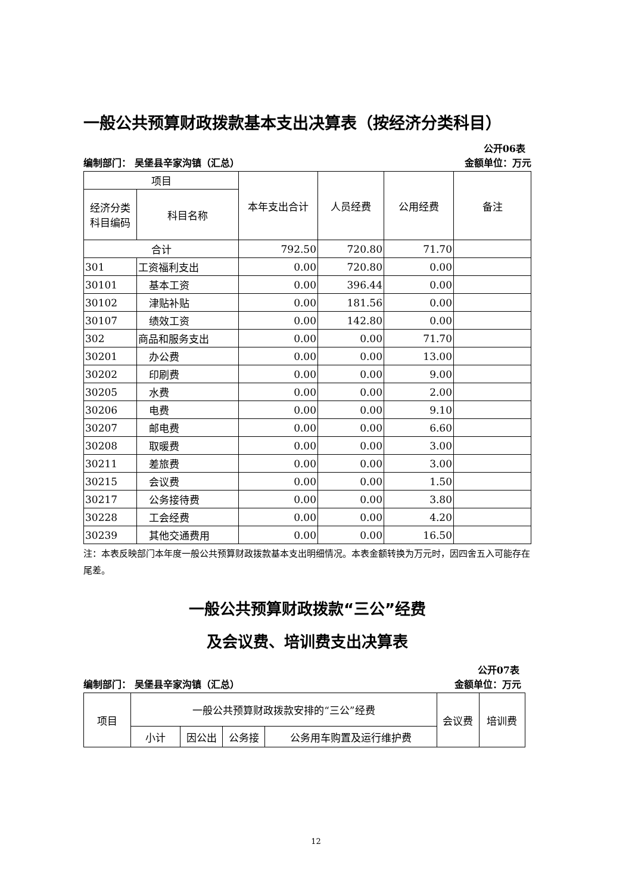一般公共预算财政拨款基本支出决算表（按经济分类科目）
公开06表
编制部门： 吴堡县辛家沟镇（汇总） 金额单位：万元
| 项目 | | 本年支出合计 | 人员经费 | 公用经费 | 备注 |
| --- | --- | --- | --- | --- | --- |
| 经济分类科目编码 | 科目名称 | | | | |
| 合计 | | 792.50 | 720.80 | 71.70 | |
| 301 | 工资福利支出 | 0.00 | 720.80 | 0.00 | |
| 30101 | 基本工资 | 0.00 | 396.44 | 0.00 | |
| 30102 | 津贴补贴 | 0.00 | 181.56 | 0.00 | |
| 30107 | 绩效工资 | 0.00 | 142.80 | 0.00 | |
| 302 | 商品和服务支出 | 0.00 | 0.00 | 71.70 | |
| 30201 | 办公费 | 0.00 | 0.00 | 13.00 | |
| 30202 | 印刷费 | 0.00 | 0.00 | 9.00 | |
| 30205 | 水费 | 0.00 | 0.00 | 2.00 | |
| 30206 | 电费 | 0.00 | 0.00 | 9.10 | |
| 30207 | 邮电费 | 0.00 | 0.00 | 6.60 | |
| 30208 | 取暖费 | 0.00 | 0.00 | 3.00 | |
| 30211 | 差旅费 | 0.00 | 0.00 | 3.00 | |
| 30215 | 会议费 | 0.00 | 0.00 | 1.50 | |
| 30217 | 公务接待费 | 0.00 | 0.00 | 3.80 | |
| 30228 | 工会经费 | 0.00 | 0.00 | 4.20 | |
| 30239 | 其他交通费用 | 0.00 | 0.00 | 16.50 | |
注：本表反映部门本年度一般公共预算财政拨款基本支出明细情况。本表金额转换为万元时，因四舍五入可能存在尾差。
一般公共预算财政拨款“三公”经费
及会议费、培训费支出决算表
公开07表
编制部门： 吴堡县辛家沟镇（汇总） 金额单位：万元
| 项目 | 一般公共预算财政拨款安排的“三公”经费 | | | | 会议费 | 培训费 |
| --- | --- | --- | --- | --- | --- | --- |
| | 小计 | 因公出 | 公务接 | 公务用车购置及运行维护费 | | |
12